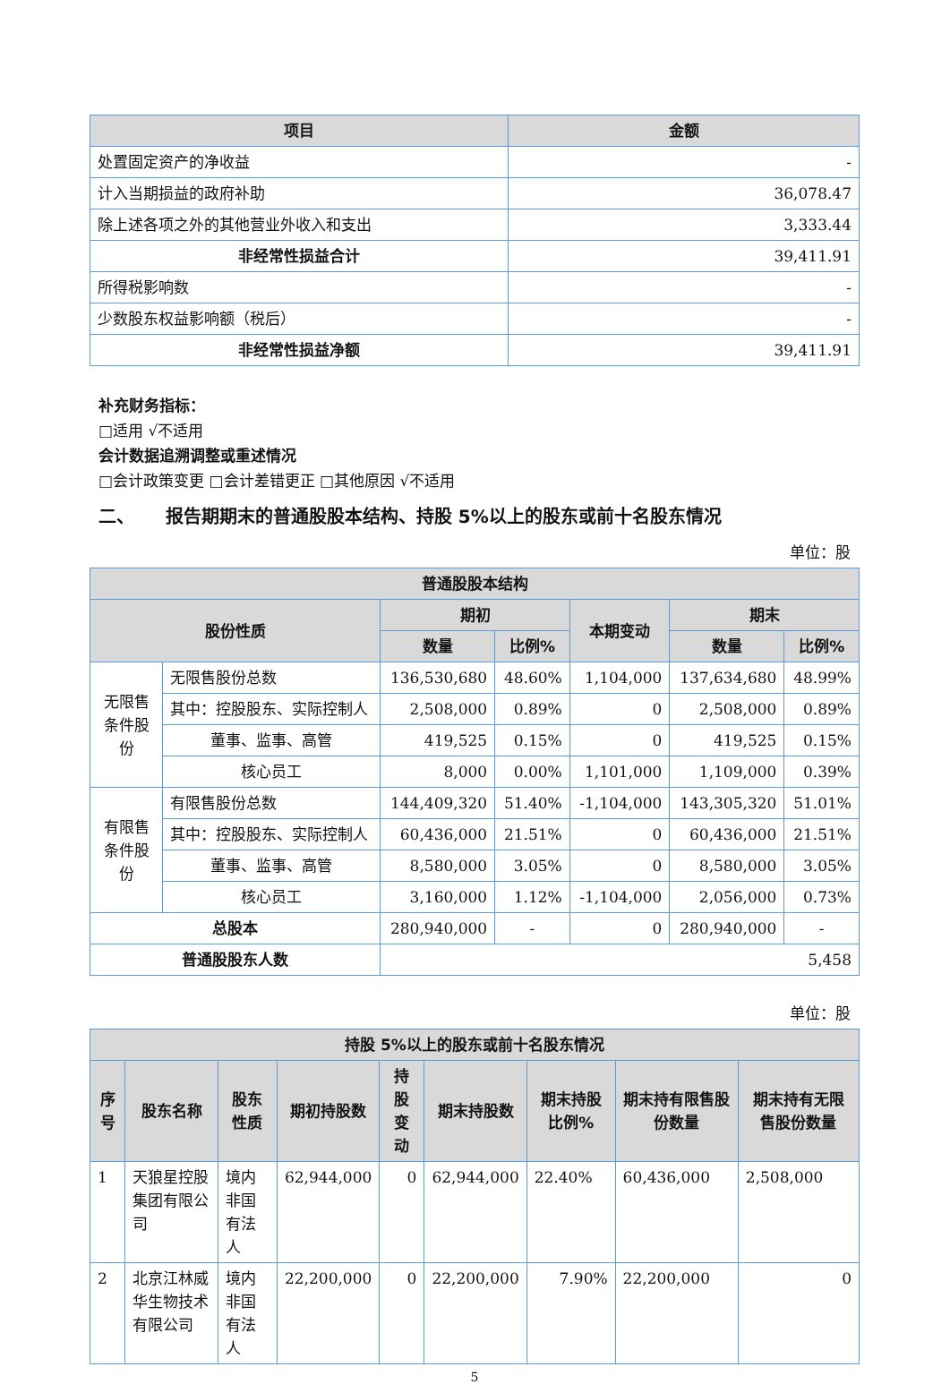| 项目 | 金额 |
| --- | --- |
| 处置固定资产的净收益 | - |
| 计入当期损益的政府补助 | 36,078.47 |
| 除上述各项之外的其他营业外收入和支出 | 3,333.44 |
| 非经常性损益合计 | 39,411.91 |
| 所得税影响数 | - |
| 少数股东权益影响额（税后） | - |
| 非经常性损益净额 | 39,411.91 |
补充财务指标：
□适用 √不适用
会计数据追溯调整或重述情况
□会计政策变更 □会计差错更正 □其他原因 √不适用
二、 报告期期末的普通股股本结构、持股 5%以上的股东或前十名股东情况
单位：股
| 普通股股本结构 | | | | | | |
| --- | --- | --- | --- | --- | --- | --- |
| 股份性质 | | 期初 | | 本期变动 | 期末 | |
| | | 数量 | 比例% | | 数量 | 比例% |
| 无限售条件股份 | 无限售股份总数 | 136,530,680 | 48.60% | 1,104,000 | 137,634,680 | 48.99% |
| | 其中：控股股东、实际控制人 | 2,508,000 | 0.89% | 0 | 2,508,000 | 0.89% |
| | 董事、监事、高管 | 419,525 | 0.15% | 0 | 419,525 | 0.15% |
| | 核心员工 | 8,000 | 0.00% | 1,101,000 | 1,109,000 | 0.39% |
| 有限售条件股份 | 有限售股份总数 | 144,409,320 | 51.40% | -1,104,000 | 143,305,320 | 51.01% |
| | 其中：控股股东、实际控制人 | 60,436,000 | 21.51% | 0 | 60,436,000 | 21.51% |
| | 董事、监事、高管 | 8,580,000 | 3.05% | 0 | 8,580,000 | 3.05% |
| | 核心员工 | 3,160,000 | 1.12% | -1,104,000 | 2,056,000 | 0.73% |
| 总股本 | | 280,940,000 | - | 0 | 280,940,000 | - |
| 普通股股东人数 | | 5,458 | | | | |
单位：股
| 持股 5%以上的股东或前十名股东情况 | | | | | | | | |
| --- | --- | --- | --- | --- | --- | --- | --- | --- |
| 序号 | 股东名称 | 股东性质 | 期初持股数 | 持股变动 | 期末持股数 | 期末持股比例% | 期末持有限售股份数量 | 期末持有无限售股份数量 |
| 1 | 天狼星控股集团有限公司 | 境内非国有法人 | 62,944,000 | 0 | 62,944,000 | 22.40% | 60,436,000 | 2,508,000 |
| 2 | 北京江林威华生物技术有限公司 | 境内非国有法人 | 22,200,000 | 0 | 22,200,000 | 7.90% | 22,200,000 | 0 |
5